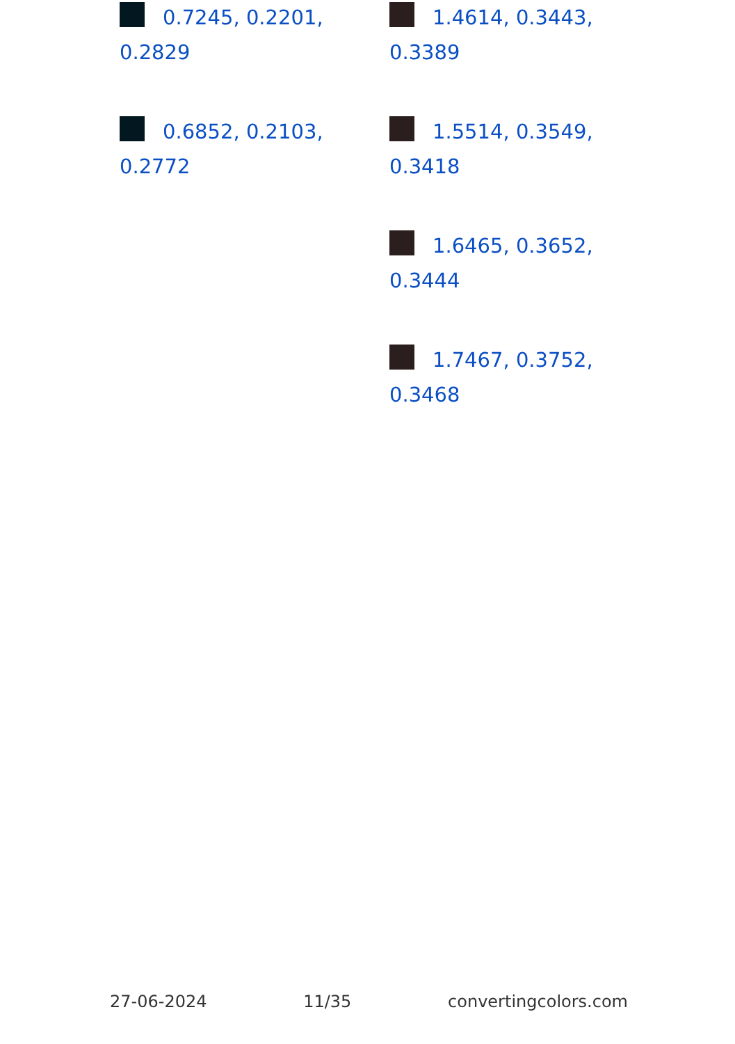0.7245, 0.2201, 0.2829
0.6852, 0.2103, 0.2772
1.4614, 0.3443, 0.3389
1.5514, 0.3549, 0.3418
1.6465, 0.3652, 0.3444
1.7467, 0.3752, 0.3468
27-06-2024 11/35 convertingcolors.com